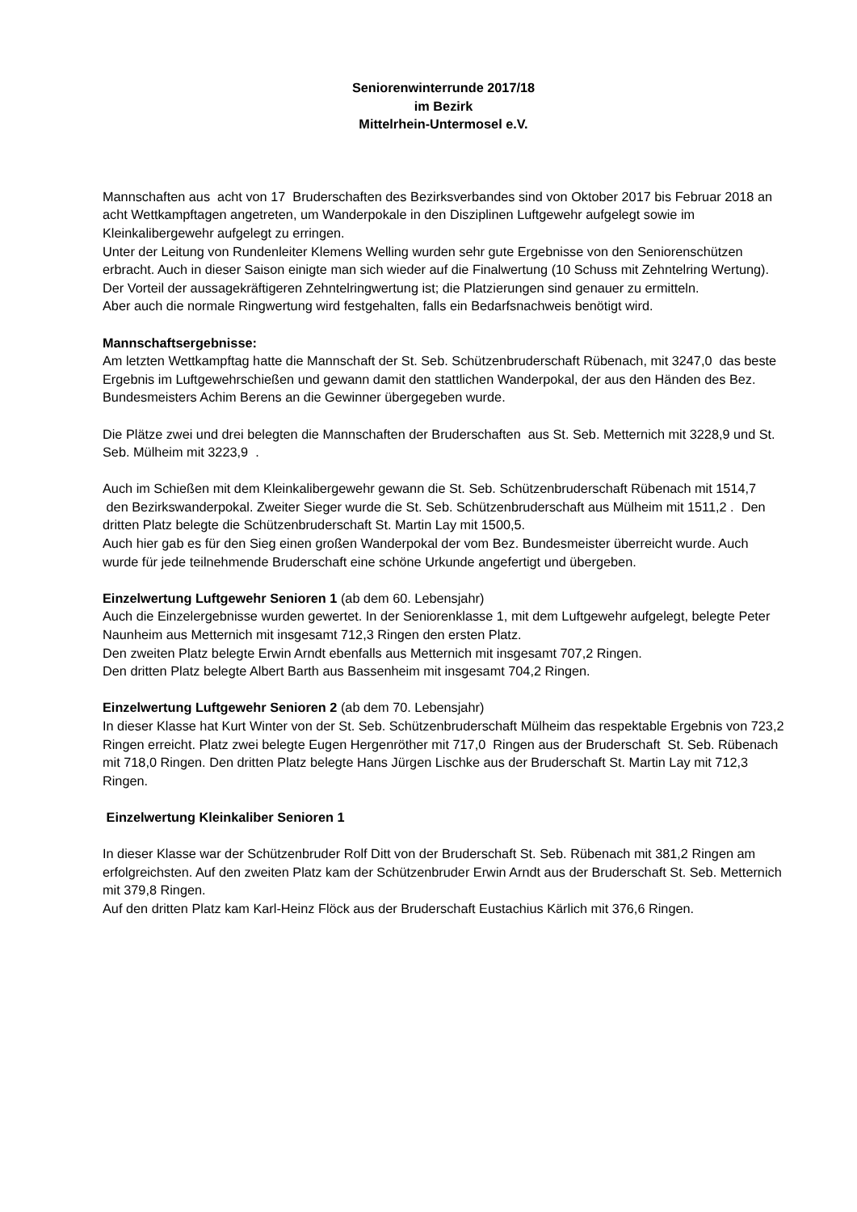Seniorenwinterrunde 2017/18
im Bezirk
Mittelrhein-Untermosel e.V.
Mannschaften aus acht von 17 Bruderschaften des Bezirksverbandes sind von Oktober 2017 bis Februar 2018 an acht Wettkampftagen angetreten, um Wanderpokale in den Disziplinen Luftgewehr aufgelegt sowie im Kleinkalibergewehr aufgelegt zu erringen.
Unter der Leitung von Rundenleiter Klemens Welling wurden sehr gute Ergebnisse von den Seniorenschützen erbracht. Auch in dieser Saison einigte man sich wieder auf die Finalwertung (10 Schuss mit Zehntelring Wertung). Der Vorteil der aussagekräftigeren Zehntelringwertung ist; die Platzierungen sind genauer zu ermitteln.
Aber auch die normale Ringwertung wird festgehalten, falls ein Bedarfsnachweis benötigt wird.
Mannschaftsergebnisse:
Am letzten Wettkampftag hatte die Mannschaft der St. Seb. Schützenbruderschaft Rübenach, mit 3247,0 das beste Ergebnis im Luftgewehrschießen und gewann damit den stattlichen Wanderpokal, der aus den Händen des Bez. Bundesmeisters Achim Berens an die Gewinner übergegeben wurde.
Die Plätze zwei und drei belegten die Mannschaften der Bruderschaften aus St. Seb. Metternich mit 3228,9 und St. Seb. Mülheim mit 3223,9 .
Auch im Schießen mit dem Kleinkalibergewehr gewann die St. Seb. Schützenbruderschaft Rübenach mit 1514,7 den Bezirkswanderpokal. Zweiter Sieger wurde die St. Seb. Schützenbruderschaft aus Mülheim mit 1511,2 . Den dritten Platz belegte die Schützenbruderschaft St. Martin Lay mit 1500,5.
Auch hier gab es für den Sieg einen großen Wanderpokal der vom Bez. Bundesmeister überreicht wurde. Auch wurde für jede teilnehmende Bruderschaft eine schöne Urkunde angefertigt und übergeben.
Einzelwertung Luftgewehr Senioren 1 (ab dem 60. Lebensjahr)
Auch die Einzelergebnisse wurden gewertet. In der Seniorenklasse 1, mit dem Luftgewehr aufgelegt, belegte Peter Naunheim aus Metternich mit insgesamt 712,3 Ringen den ersten Platz.
Den zweiten Platz belegte Erwin Arndt ebenfalls aus Metternich mit insgesamt 707,2 Ringen.
Den dritten Platz belegte Albert Barth aus Bassenheim mit insgesamt 704,2 Ringen.
Einzelwertung Luftgewehr Senioren 2 (ab dem 70. Lebensjahr)
In dieser Klasse hat Kurt Winter von der St. Seb. Schützenbruderschaft Mülheim das respektable Ergebnis von 723,2 Ringen erreicht. Platz zwei belegte Eugen Hergenröther mit 717,0 Ringen aus der Bruderschaft St. Seb. Rübenach mit 718,0 Ringen. Den dritten Platz belegte Hans Jürgen Lischke aus der Bruderschaft St. Martin Lay mit 712,3 Ringen.
Einzelwertung Kleinkaliber Senioren 1
In dieser Klasse war der Schützenbruder Rolf Ditt von der Bruderschaft St. Seb. Rübenach mit 381,2 Ringen am erfolgreichsten. Auf den zweiten Platz kam der Schützenbruder Erwin Arndt aus der Bruderschaft St. Seb. Metternich mit 379,8 Ringen.
Auf den dritten Platz kam Karl-Heinz Flöck aus der Bruderschaft Eustachius Kärlich mit 376,6 Ringen.